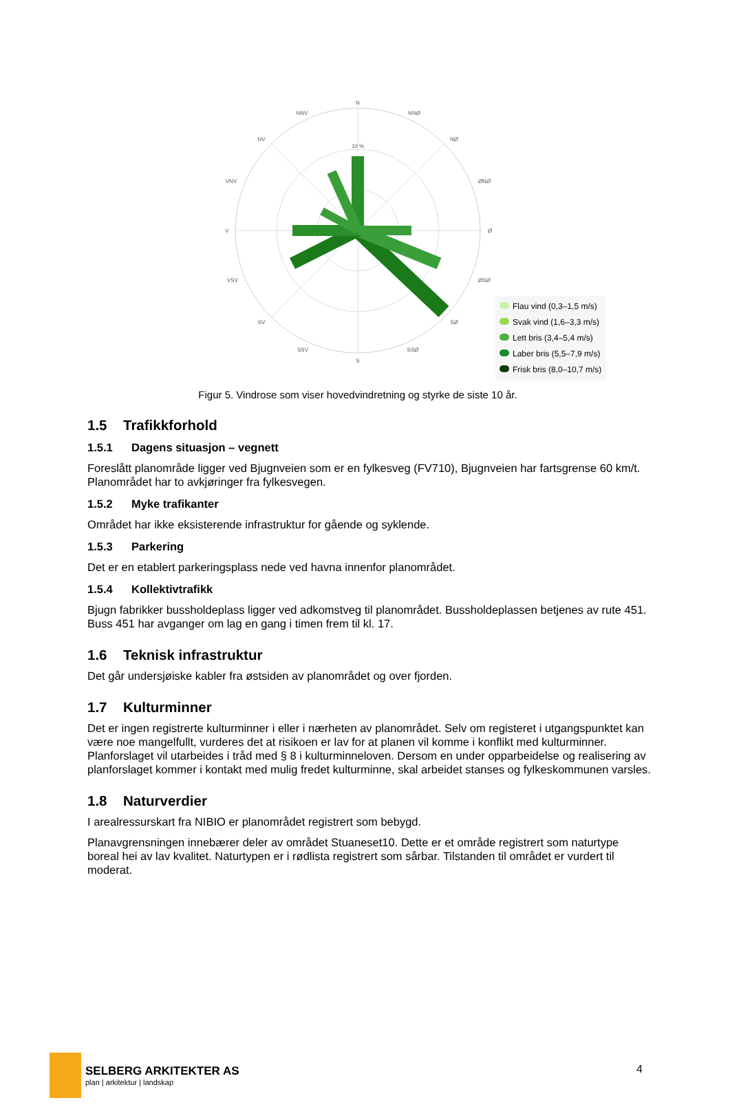N
S
V
Ø
NV
NØ
SV
SØ
NNV
NNØ
SSV
SSØ
VNV
ØNØ
VSV
ØSØ
10 %
Flau vind (0,3–1,5 m/s)
Svak vind (1,6–3,3 m/s)
Lett bris (3,4–5,4 m/s)
Laber bris (5,5–7,9 m/s)
Frisk bris (8,0–10,7 m/s)
Figur 5. Vindrose som viser hovedvindretning og styrke de siste 10 år.
1.5 Trafikkforhold
1.5.1 Dagens situasjon – vegnett
Foreslått planområde ligger ved Bjugnveien som er en fylkesveg (FV710), Bjugnveien har fartsgrense 60 km/t. Planområdet har to avkjøringer fra fylkesvegen.
1.5.2 Myke trafikanter
Området har ikke eksisterende infrastruktur for gående og syklende.
1.5.3 Parkering
Det er en etablert parkeringsplass nede ved havna innenfor planområdet.
1.5.4 Kollektivtrafikk
Bjugn fabrikker bussholdeplass ligger ved adkomstveg til planområdet. Bussholdeplassen betjenes av rute 451. Buss 451 har avganger om lag en gang i timen frem til kl. 17.
1.6 Teknisk infrastruktur
Det går undersjøiske kabler fra østsiden av planområdet og over fjorden.
1.7 Kulturminner
Det er ingen registrerte kulturminner i eller i nærheten av planområdet. Selv om registeret i utgangspunktet kan være noe mangelfullt, vurderes det at risikoen er lav for at planen vil komme i konflikt med kulturminner. Planforslaget vil utarbeides i tråd med § 8 i kulturminneloven. Dersom en under opparbeidelse og realisering av planforslaget kommer i kontakt med mulig fredet kulturminne, skal arbeidet stanses og fylkeskommunen varsles.
1.8 Naturverdier
I arealressurskart fra NIBIO er planområdet registrert som bebygd.
Planavgrensningen innebærer deler av området Stuaneset10. Dette er et område registrert som naturtype boreal hei av lav kvalitet. Naturtypen er i rødlista registrert som sårbar. Tilstanden til området er vurdert til moderat.
SELBERG ARKITEKTER AS
plan | arkitektur | landskap
4